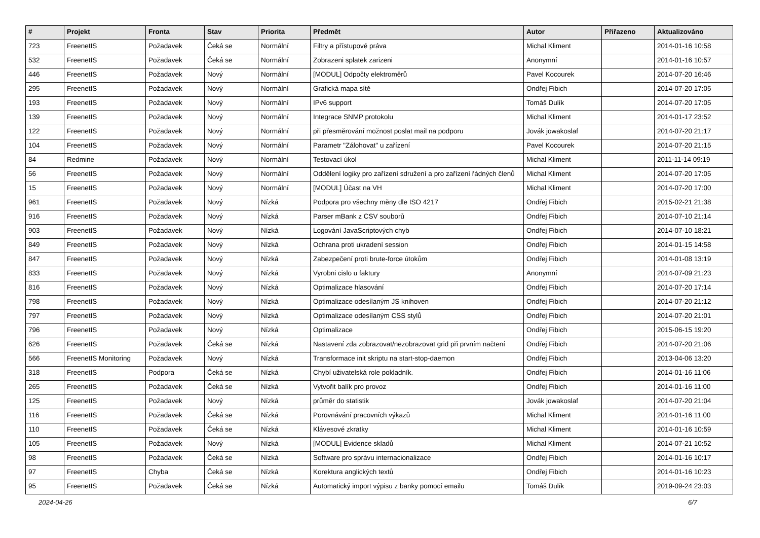| # | Projekt | Fronta | Stav | Priorita | Předmět | Autor | Přiřazeno | Aktualizováno |
| --- | --- | --- | --- | --- | --- | --- | --- | --- |
| 723 | FreenetIS | Požadavek | Čeká se | Normální | Filtry a přístupové práva | Michal Kliment | | 2014-01-16 10:58 |
| 532 | FreenetIS | Požadavek | Čeká se | Normální | Zobrazeni splatek zarizeni | Anonymní | | 2014-01-16 10:57 |
| 446 | FreenetIS | Požadavek | Nový | Normální | [MODUL] Odpočty elektroměrů | Pavel Kocourek | | 2014-07-20 16:46 |
| 295 | FreenetIS | Požadavek | Nový | Normální | Grafická mapa sítě | Ondřej Fibich | | 2014-07-20 17:05 |
| 193 | FreenetIS | Požadavek | Nový | Normální | IPv6 support | Tomáš Dulík | | 2014-07-20 17:05 |
| 139 | FreenetIS | Požadavek | Nový | Normální | Integrace SNMP protokolu | Michal Kliment | | 2014-01-17 23:52 |
| 122 | FreenetIS | Požadavek | Nový | Normální | při přesměrování možnost poslat mail na podporu | Jovák jowakoslaf | | 2014-07-20 21:17 |
| 104 | FreenetIS | Požadavek | Nový | Normální | Parametr "Zálohovat" u zařízení | Pavel Kocourek | | 2014-07-20 21:15 |
| 84 | Redmine | Požadavek | Nový | Normální | Testovací úkol | Michal Kliment | | 2011-11-14 09:19 |
| 56 | FreenetIS | Požadavek | Nový | Normální | Oddělení logiky pro zařízení sdružení a pro zařízení řádných členů | Michal Kliment | | 2014-07-20 17:05 |
| 15 | FreenetIS | Požadavek | Nový | Normální | [MODUL] Účast na VH | Michal Kliment | | 2014-07-20 17:00 |
| 961 | FreenetIS | Požadavek | Nový | Nízká | Podpora pro všechny měny dle ISO 4217 | Ondřej Fibich | | 2015-02-21 21:38 |
| 916 | FreenetIS | Požadavek | Nový | Nízká | Parser mBank z CSV souborů | Ondřej Fibich | | 2014-07-10 21:14 |
| 903 | FreenetIS | Požadavek | Nový | Nízká | Logování JavaScriptových chyb | Ondřej Fibich | | 2014-07-10 18:21 |
| 849 | FreenetIS | Požadavek | Nový | Nízká | Ochrana proti ukradení session | Ondřej Fibich | | 2014-01-15 14:58 |
| 847 | FreenetIS | Požadavek | Nový | Nízká | Zabezpečení proti brute-force útokům | Ondřej Fibich | | 2014-01-08 13:19 |
| 833 | FreenetIS | Požadavek | Nový | Nízká | Vyrobni cislo u faktury | Anonymní | | 2014-07-09 21:23 |
| 816 | FreenetIS | Požadavek | Nový | Nízká | Optimalizace hlasování | Ondřej Fibich | | 2014-07-20 17:14 |
| 798 | FreenetIS | Požadavek | Nový | Nízká | Optimalizace odesílaným JS knihoven | Ondřej Fibich | | 2014-07-20 21:12 |
| 797 | FreenetIS | Požadavek | Nový | Nízká | Optimalizace odesílaným CSS stylů | Ondřej Fibich | | 2014-07-20 21:01 |
| 796 | FreenetIS | Požadavek | Nový | Nízká | Optimalizace | Ondřej Fibich | | 2015-06-15 19:20 |
| 626 | FreenetIS | Požadavek | Čeká se | Nízká | Nastavení zda zobrazovat/nezobrazovat grid při prvním načtení | Ondřej Fibich | | 2014-07-20 21:06 |
| 566 | FreenetIS Monitoring | Požadavek | Nový | Nízká | Transformace init skriptu na start-stop-daemon | Ondřej Fibich | | 2013-04-06 13:20 |
| 318 | FreenetIS | Podpora | Čeká se | Nízká | Chybí uživatelská role pokladník. | Ondřej Fibich | | 2014-01-16 11:06 |
| 265 | FreenetIS | Požadavek | Čeká se | Nízká | Vytvořit balík pro provoz | Ondřej Fibich | | 2014-01-16 11:00 |
| 125 | FreenetIS | Požadavek | Nový | Nízká | průměr do statistik | Jovák jowakoslaf | | 2014-07-20 21:04 |
| 116 | FreenetIS | Požadavek | Čeká se | Nízká | Porovnávání pracovních výkazů | Michal Kliment | | 2014-01-16 11:00 |
| 110 | FreenetIS | Požadavek | Čeká se | Nízká | Klávesové zkratky | Michal Kliment | | 2014-01-16 10:59 |
| 105 | FreenetIS | Požadavek | Nový | Nízká | [MODUL] Evidence skladů | Michal Kliment | | 2014-07-21 10:52 |
| 98 | FreenetIS | Požadavek | Čeká se | Nízká | Software pro správu internacionalizace | Ondřej Fibich | | 2014-01-16 10:17 |
| 97 | FreenetIS | Chyba | Čeká se | Nízká | Korektura anglických textů | Ondřej Fibich | | 2014-01-16 10:23 |
| 95 | FreenetIS | Požadavek | Čeká se | Nízká | Automatický import výpisu z banky pomocí emailu | Tomáš Dulík | | 2019-09-24 23:03 |
2024-04-26 6/7